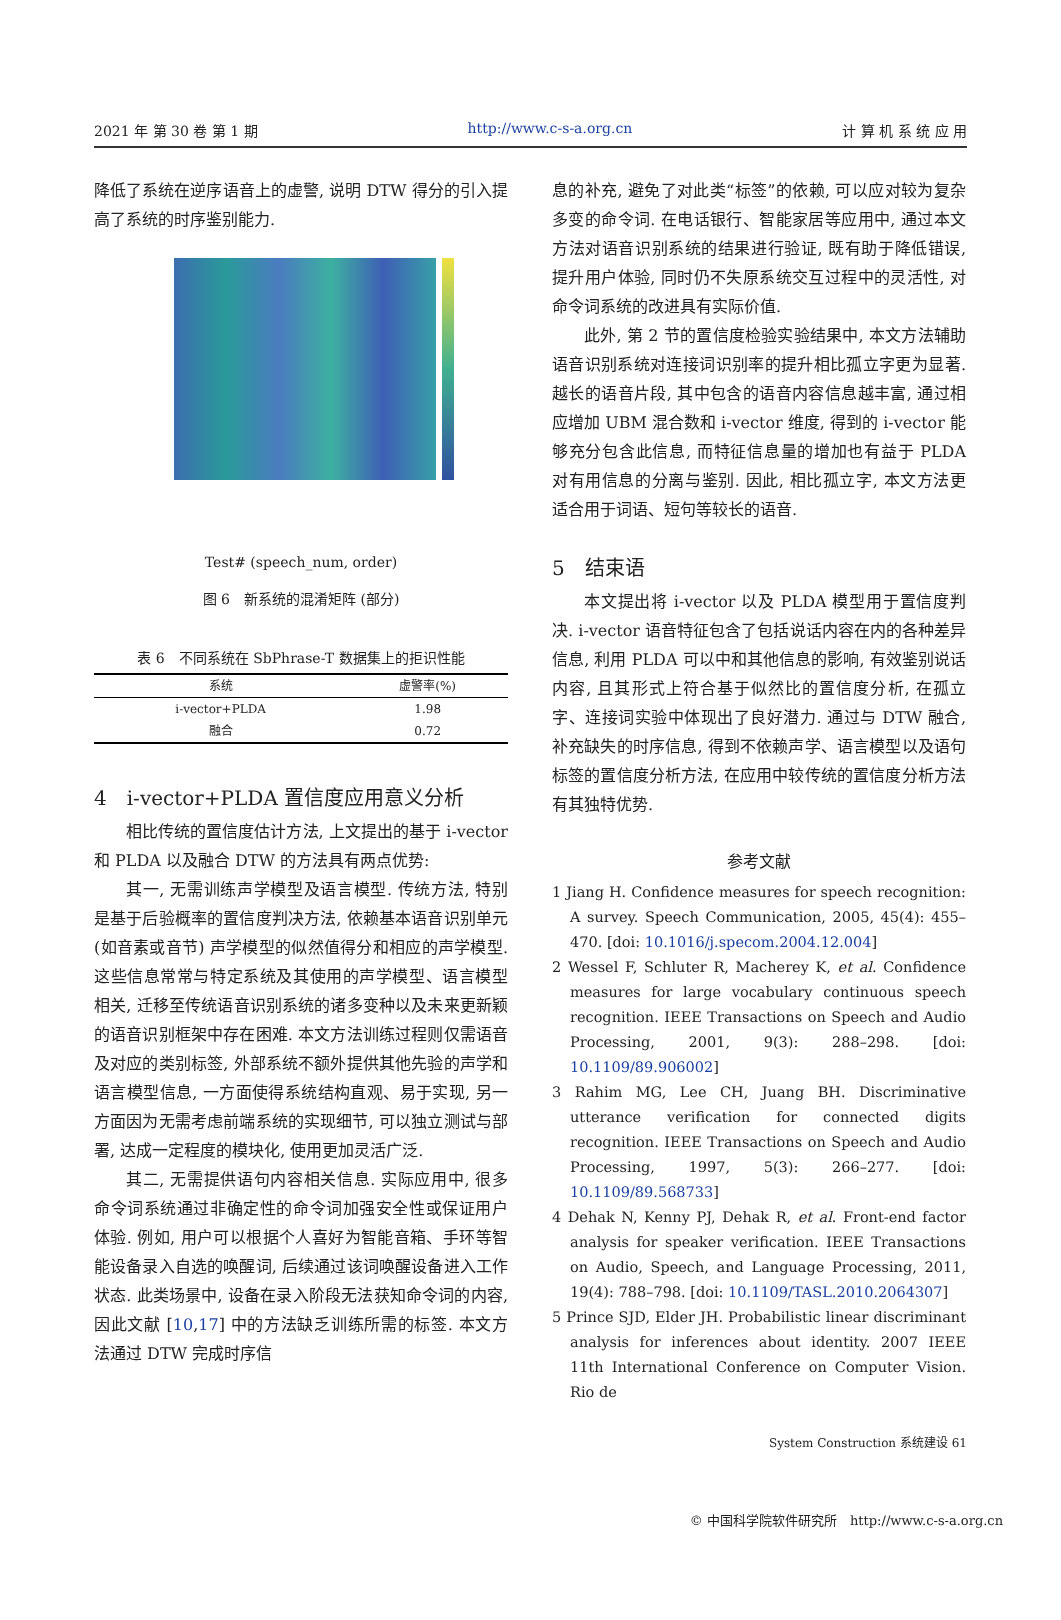2021 年 第 30 卷 第 1 期 http://www.c-s-a.org.cn 计 算 机 系 统 应 用
降低了系统在逆序语音上的虚警, 说明 DTW 得分的引入提高了系统的时序鉴别能力.
Test# (speech_num, order)
图 6　新系统的混淆矩阵 (部分)
表 6　不同系统在 SbPhrase-T 数据集上的拒识性能
| 系统 | 虚警率(%) |
| --- | --- |
| i-vector+PLDA | 1.98 |
| 融合 | 0.72 |
4　i-vector+PLDA 置信度应用意义分析
相比传统的置信度估计方法, 上文提出的基于 i-vector 和 PLDA 以及融合 DTW 的方法具有两点优势:
其一, 无需训练声学模型及语言模型. 传统方法, 特别是基于后验概率的置信度判决方法, 依赖基本语音识别单元 (如音素或音节) 声学模型的似然值得分和相应的声学模型. 这些信息常常与特定系统及其使用的声学模型、语言模型相关, 迁移至传统语音识别系统的诸多变种以及未来更新颖的语音识别框架中存在困难. 本文方法训练过程则仅需语音及对应的类别标签, 外部系统不额外提供其他先验的声学和语言模型信息, 一方面使得系统结构直观、易于实现, 另一方面因为无需考虑前端系统的实现细节, 可以独立测试与部署, 达成一定程度的模块化, 使用更加灵活广泛.
其二, 无需提供语句内容相关信息. 实际应用中, 很多命令词系统通过非确定性的命令词加强安全性或保证用户体验. 例如, 用户可以根据个人喜好为智能音箱、手环等智能设备录入自选的唤醒词, 后续通过该词唤醒设备进入工作状态. 此类场景中, 设备在录入阶段无法获知命令词的内容, 因此文献 [10,17] 中的方法缺乏训练所需的标签. 本文方法通过 DTW 完成时序信
息的补充, 避免了对此类“标签”的依赖, 可以应对较为复杂多变的命令词. 在电话银行、智能家居等应用中, 通过本文方法对语音识别系统的结果进行验证, 既有助于降低错误, 提升用户体验, 同时仍不失原系统交互过程中的灵活性, 对命令词系统的改进具有实际价值.
此外, 第 2 节的置信度检验实验结果中, 本文方法辅助语音识别系统对连接词识别率的提升相比孤立字更为显著. 越长的语音片段, 其中包含的语音内容信息越丰富, 通过相应增加 UBM 混合数和 i-vector 维度, 得到的 i-vector 能够充分包含此信息, 而特征信息量的增加也有益于 PLDA 对有用信息的分离与鉴别. 因此, 相比孤立字, 本文方法更适合用于词语、短句等较长的语音.
5　结束语
本文提出将 i-vector 以及 PLDA 模型用于置信度判决. i-vector 语音特征包含了包括说话内容在内的各种差异信息, 利用 PLDA 可以中和其他信息的影响, 有效鉴别说话内容, 且其形式上符合基于似然比的置信度分析, 在孤立字、连接词实验中体现出了良好潜力. 通过与 DTW 融合, 补充缺失的时序信息, 得到不依赖声学、语言模型以及语句标签的置信度分析方法, 在应用中较传统的置信度分析方法有其独特优势.
参考文献
1 Jiang H. Confidence measures for speech recognition: A survey. Speech Communication, 2005, 45(4): 455–470. [doi: 10.1016/j.specom.2004.12.004]
2 Wessel F, Schluter R, Macherey K, et al. Confidence measures for large vocabulary continuous speech recognition. IEEE Transactions on Speech and Audio Processing, 2001, 9(3): 288–298. [doi: 10.1109/89.906002]
3 Rahim MG, Lee CH, Juang BH. Discriminative utterance verification for connected digits recognition. IEEE Transactions on Speech and Audio Processing, 1997, 5(3): 266–277. [doi: 10.1109/89.568733]
4 Dehak N, Kenny PJ, Dehak R, et al. Front-end factor analysis for speaker verification. IEEE Transactions on Audio, Speech, and Language Processing, 2011, 19(4): 788–798. [doi: 10.1109/TASL.2010.2064307]
5 Prince SJD, Elder JH. Probabilistic linear discriminant analysis for inferences about identity. 2007 IEEE 11th International Conference on Computer Vision. Rio de
System Construction 系统建设 61
© 中国科学院软件研究所　http://www.c-s-a.org.cn